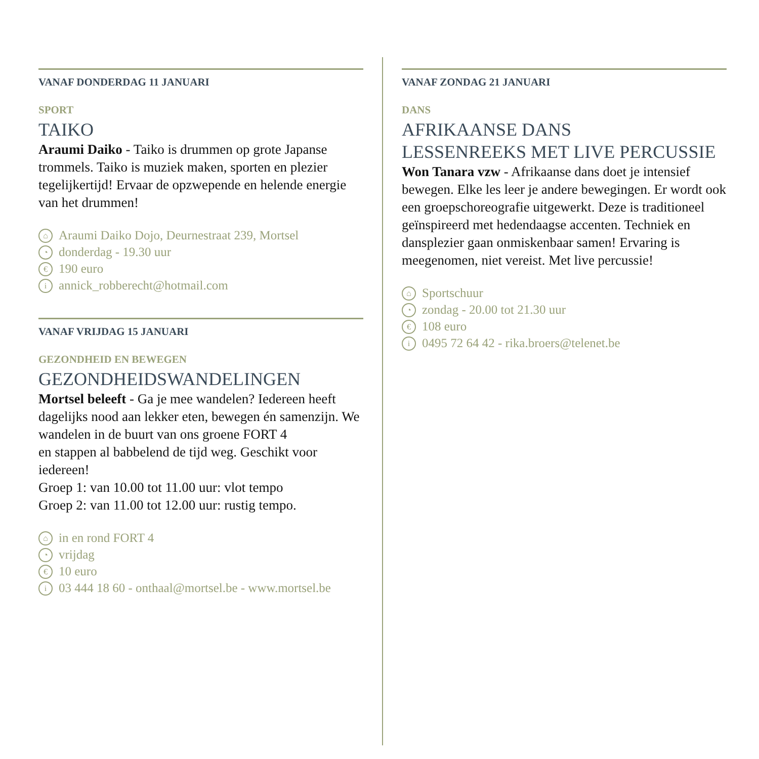VANAF DONDERDAG 11 JANUARI
SPORT
TAIKO
Araumi Daiko - Taiko is drummen op grote Japanse trommels. Taiko is muziek maken, sporten en plezier tegelijkertijd! Ervaar de opzwepende en helende energie van het drummen!
⌂ Araumi Daiko Dojo, Deurnestraat 239, Mortsel
◔ donderdag - 19.30 uur
€ 190 euro
iannick_robberecht@hotmail.com
VANAF VRIJDAG 15 JANUARI
GEZONDHEID EN BEWEGEN
GEZONDHEIDSWANDELINGEN
Mortsel beleeft - Ga je mee wandelen? Iedereen heeft dagelijks nood aan lekker eten, bewegen én samenzijn. We wandelen in de buurt van ons groene FORT 4
en stappen al babbelend de tijd weg. Geschikt voor iedereen!
Groep 1: van 10.00 tot 11.00 uur: vlot tempo
Groep 2: van 11.00 tot 12.00 uur: rustig tempo.
⌂ in en rond FORT 4
◔ vrijdag
€ 10 euro
i 03 444 18 60 - onthaal@mortsel.be - www.mortsel.be
VANAF ZONDAG 21 JANUARI
DANS
AFRIKAANSE DANS
LESSENREEKS MET LIVE PERCUSSIE
Won Tanara vzw - Afrikaanse dans doet je intensief bewegen. Elke les leer je andere bewegingen. Er wordt ook een groepschoreografie uitgewerkt. Deze is traditioneel geïnspireerd met hedendaagse accenten. Techniek en dansplezier gaan onmiskenbaar samen! Ervaring is meegenomen, niet vereist. Met live percussie!
⌂ Sportschuur
◔ zondag - 20.00 tot 21.30 uur
€ 108 euro
i 0495 72 64 42 - rika.broers@telenet.be